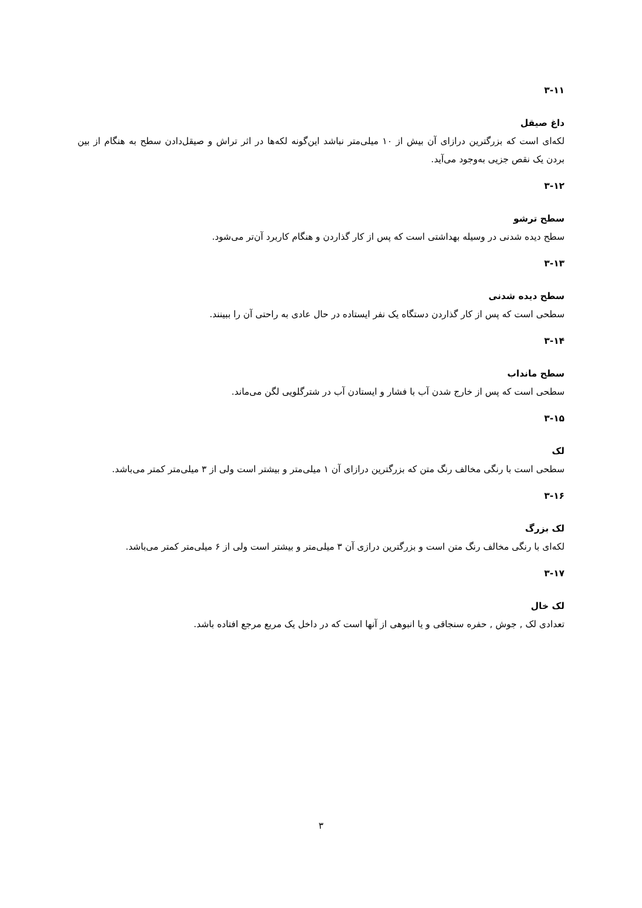۳-۱۱
داغ صیقل
لکه‌ای است که بزرگترین درازای آن بیش از ۱۰ میلی‌متر نباشد این‌گونه لکه‌ها در اثر تراش و صیقل‌دادن سطح به هنگام از بین بردن یک نقص جزیی به‌وجود می‌آید.
۳-۱۲
سطح ترشو
سطح دیده شدنی در وسیله بهداشتی است که پس از کار گذاردن و هنگام کاربرد آن‌تر می‌شود.
۳-۱۳
سطح دیده شدنی
سطحی است که پس از کار گذاردن دستگاه یک نفر ایستاده در حال عادی به راحتی آن را ببینند.
۳-۱۴
سطح مانداب
سطحی است که پس از خارج شدن آب با فشار و ایستادن آب در شترگلویی لگن می‌ماند.
۳-۱۵
لک
سطحی است با رنگی مخالف رنگ متن که بزرگترین درازای آن ۱ میلی‌متر و بیشتر است ولی از ۳ میلی‌متر کمتر می‌باشد.
۳-۱۶
لک بزرگ
لکه‌ای با رنگی مخالف رنگ متن است و بزرگترین درازی آن ۳ میلی‌متر و بیشتر است ولی از ۶ میلی‌متر کمتر می‌باشد.
۳-۱۷
لک خال
تعدادی لک , جوش , حفره سنجاقی و یا انبوهی از آنها است که در داخل یک مربع مرجع افتاده باشد.
۳